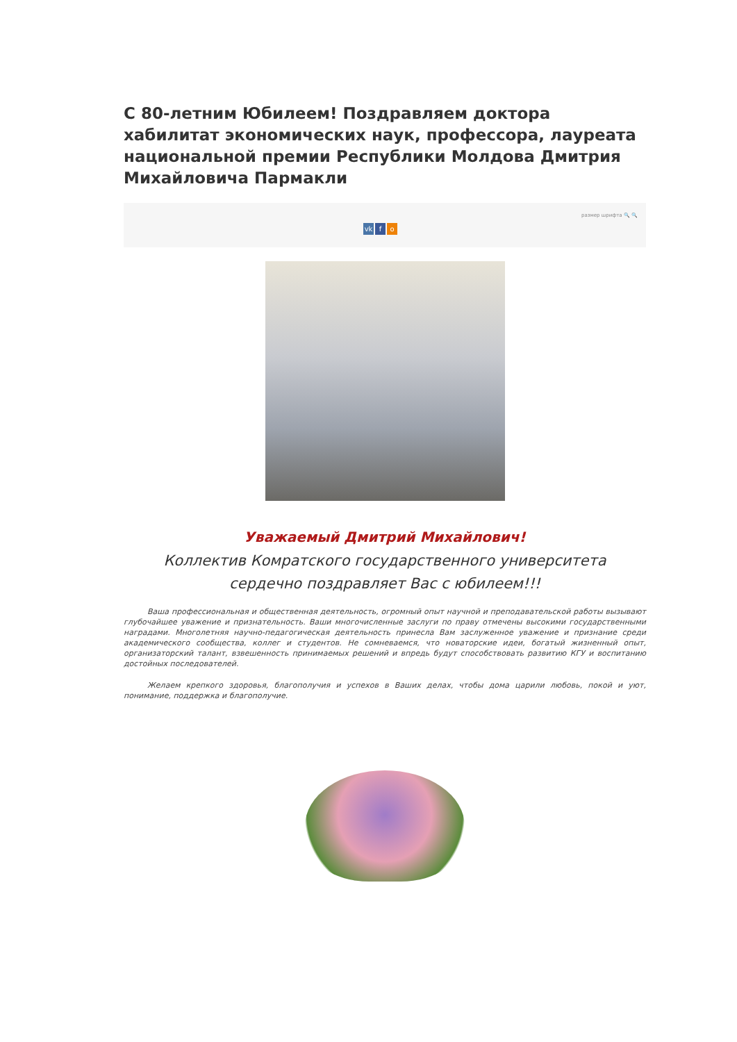С 80-летним Юбилеем! Поздравляем доктора хабилитат экономических наук, профессора, лауреата национальной премии Республики Молдова Дмитрия Михайловича Пармакли
размер шрифта 🔍 🔍
vk f o
Уважаемый Дмитрий Михайлович!
Коллектив Комратского государственного университета
сердечно поздравляет Вас с юбилеем!!!
Ваша профессиональная и общественная деятельность, огромный опыт научной и преподавательской работы вызывают глубочайшее уважение и признательность. Ваши многочисленные заслуги по праву отмечены высокими государственными наградами. Многолетняя научно-педагогическая деятельность принесла Вам заслуженное уважение и признание среди академического сообщества, коллег и студентов. Не сомневаемся, что новаторские идеи, богатый жизненный опыт, организаторский талант, взвешенность принимаемых решений и впредь будут способствовать развитию КГУ и воспитанию достойных последователей.
Желаем крепкого здоровья, благополучия и успехов в Ваших делах, чтобы дома царили любовь, покой и уют, понимание, поддержка и благополучие.